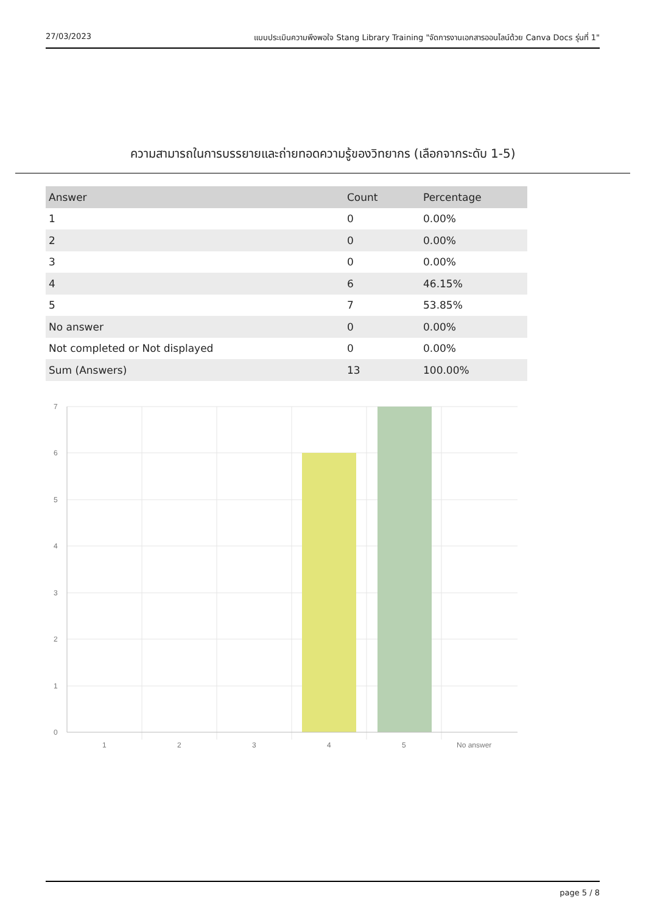27/03/2023 แบบประเมินความพึงพอใจ Stang Library Training "จัดการงานเอกสารออนไลน์ด้วย Canva Docs รุ่นที่ 1"
ความสามารถในการบรรยายและถ่ายทอดความรู้ของวิทยากร (เลือกจากระดับ 1-5)
| Answer | Count | Percentage |
| --- | --- | --- |
| 1 | 0 | 0.00% |
| 2 | 0 | 0.00% |
| 3 | 0 | 0.00% |
| 4 | 6 | 46.15% |
| 5 | 7 | 53.85% |
| No answer | 0 | 0.00% |
| Not completed or Not displayed | 0 | 0.00% |
| Sum (Answers) | 13 | 100.00% |
7
6
5
4
3
2
1
0
1
2
3
4
5
No answer
page 5 / 8